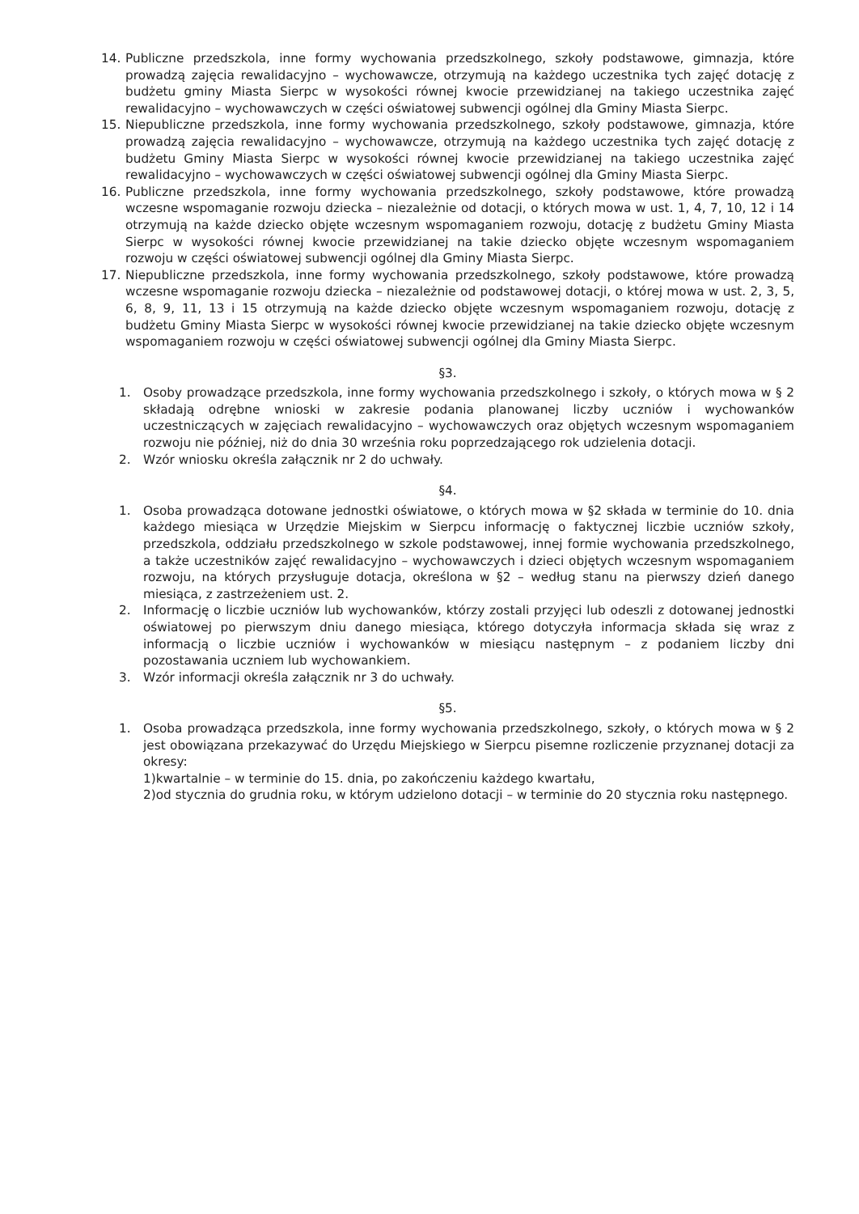14. Publiczne przedszkola, inne formy wychowania przedszkolnego, szkoły podstawowe, gimnazja, które prowadzą zajęcia rewalidacyjno – wychowawcze, otrzymują na każdego uczestnika tych zajęć dotację z budżetu gminy Miasta Sierpc w wysokości równej kwocie przewidzianej na takiego uczestnika zajęć rewalidacyjno – wychowawczych w części oświatowej subwencji ogólnej dla Gminy Miasta Sierpc.
15. Niepubliczne przedszkola, inne formy wychowania przedszkolnego, szkoły podstawowe, gimnazja, które prowadzą zajęcia rewalidacyjno – wychowawcze, otrzymują na każdego uczestnika tych zajęć dotację z budżetu Gminy Miasta Sierpc w wysokości równej kwocie przewidzianej na takiego uczestnika zajęć rewalidacyjno – wychowawczych w części oświatowej subwencji ogólnej dla Gminy Miasta Sierpc.
16. Publiczne przedszkola, inne formy wychowania przedszkolnego, szkoły podstawowe, które prowadzą wczesne wspomaganie rozwoju dziecka – niezależnie od dotacji, o których mowa w ust. 1, 4, 7, 10, 12 i 14 otrzymują na każde dziecko objęte wczesnym wspomaganiem rozwoju, dotację z budżetu Gminy Miasta Sierpc w wysokości równej kwocie przewidzianej na takie dziecko objęte wczesnym wspomaganiem rozwoju w części oświatowej subwencji ogólnej dla Gminy Miasta Sierpc.
17. Niepubliczne przedszkola, inne formy wychowania przedszkolnego, szkoły podstawowe, które prowadzą wczesne wspomaganie rozwoju dziecka – niezależnie od podstawowej dotacji, o której mowa w ust. 2, 3, 5, 6, 8, 9, 11, 13 i 15 otrzymują na każde dziecko objęte wczesnym wspomaganiem rozwoju, dotację z budżetu Gminy Miasta Sierpc w wysokości równej kwocie przewidzianej na takie dziecko objęte wczesnym wspomaganiem rozwoju w części oświatowej subwencji ogólnej dla Gminy Miasta Sierpc.
§3.
1. Osoby prowadzące przedszkola, inne formy wychowania przedszkolnego i szkoły, o których mowa w § 2 składają odrębne wnioski w zakresie podania planowanej liczby uczniów i wychowanków uczestniczących w zajęciach rewalidacyjno – wychowawczych oraz objętych wczesnym wspomaganiem rozwoju nie później, niż do dnia 30 września roku poprzedzającego rok udzielenia dotacji.
2. Wzór wniosku określa załącznik nr 2 do uchwały.
§4.
1. Osoba prowadząca dotowane jednostki oświatowe, o których mowa w §2 składa w terminie do 10. dnia każdego miesiąca w Urzędzie Miejskim w Sierpcu informację o faktycznej liczbie uczniów szkoły, przedszkola, oddziału przedszkolnego w szkole podstawowej, innej formie wychowania przedszkolnego, a także uczestników zajęć rewalidacyjno – wychowawczych i dzieci objętych wczesnym wspomaganiem rozwoju, na których przysługuje dotacja, określona w §2 – według stanu na pierwszy dzień danego miesiąca, z zastrzeżeniem ust. 2.
2. Informację o liczbie uczniów lub wychowanków, którzy zostali przyjęci lub odeszli z dotowanej jednostki oświatowej po pierwszym dniu danego miesiąca, którego dotyczyła informacja składa się wraz z informacją o liczbie uczniów i wychowanków w miesiącu następnym – z podaniem liczby dni pozostawania uczniem lub wychowankiem.
3. Wzór informacji określa załącznik nr 3 do uchwały.
§5.
1. Osoba prowadząca przedszkola, inne formy wychowania przedszkolnego, szkoły, o których mowa w § 2 jest obowiązana przekazywać do Urzędu Miejskiego w Sierpcu pisemne rozliczenie przyznanej dotacji za okresy:
1)kwartalnie – w terminie do 15. dnia, po zakończeniu każdego kwartału,
2)od stycznia do grudnia roku, w którym udzielono dotacji – w terminie do 20 stycznia roku następnego.